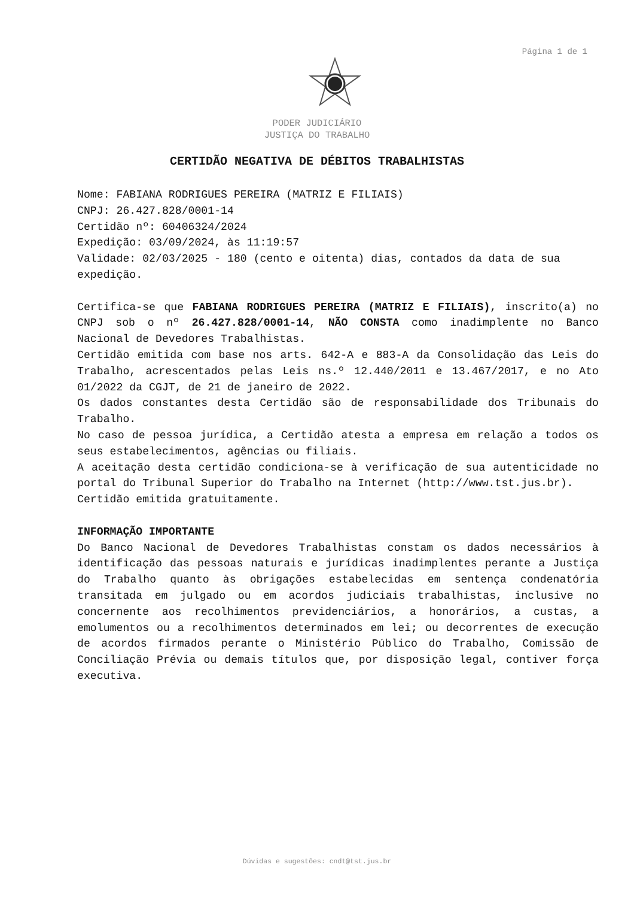Página 1 de 1
PODER JUDICIÁRIO
JUSTIÇA DO TRABALHO
CERTIDÃO NEGATIVA DE DÉBITOS TRABALHISTAS
Nome: FABIANA RODRIGUES PEREIRA (MATRIZ E FILIAIS)
CNPJ: 26.427.828/0001-14
Certidão nº: 60406324/2024
Expedição: 03/09/2024, às 11:19:57
Validade: 02/03/2025 - 180 (cento e oitenta) dias, contados da data de sua expedição.
Certifica-se que FABIANA RODRIGUES PEREIRA (MATRIZ E FILIAIS), inscrito(a) no CNPJ sob o nº 26.427.828/0001-14, NÃO CONSTA como inadimplente no Banco Nacional de Devedores Trabalhistas.
Certidão emitida com base nos arts. 642-A e 883-A da Consolidação das Leis do Trabalho, acrescentados pelas Leis ns.º 12.440/2011 e 13.467/2017, e no Ato 01/2022 da CGJT, de 21 de janeiro de 2022.
Os dados constantes desta Certidão são de responsabilidade dos Tribunais do Trabalho.
No caso de pessoa jurídica, a Certidão atesta a empresa em relação a todos os seus estabelecimentos, agências ou filiais.
A aceitação desta certidão condiciona-se à verificação de sua autenticidade no portal do Tribunal Superior do Trabalho na Internet (http://www.tst.jus.br).
Certidão emitida gratuitamente.
INFORMAÇÃO IMPORTANTE
Do Banco Nacional de Devedores Trabalhistas constam os dados necessários à identificação das pessoas naturais e jurídicas inadimplentes perante a Justiça do Trabalho quanto às obrigações estabelecidas em sentença condenatória transitada em julgado ou em acordos judiciais trabalhistas, inclusive no concernente aos recolhimentos previdenciários, a honorários, a custas, a emolumentos ou a recolhimentos determinados em lei; ou decorrentes de execução de acordos firmados perante o Ministério Público do Trabalho, Comissão de Conciliação Prévia ou demais títulos que, por disposição legal, contiver força executiva.
Dúvidas e sugestões: cndt@tst.jus.br